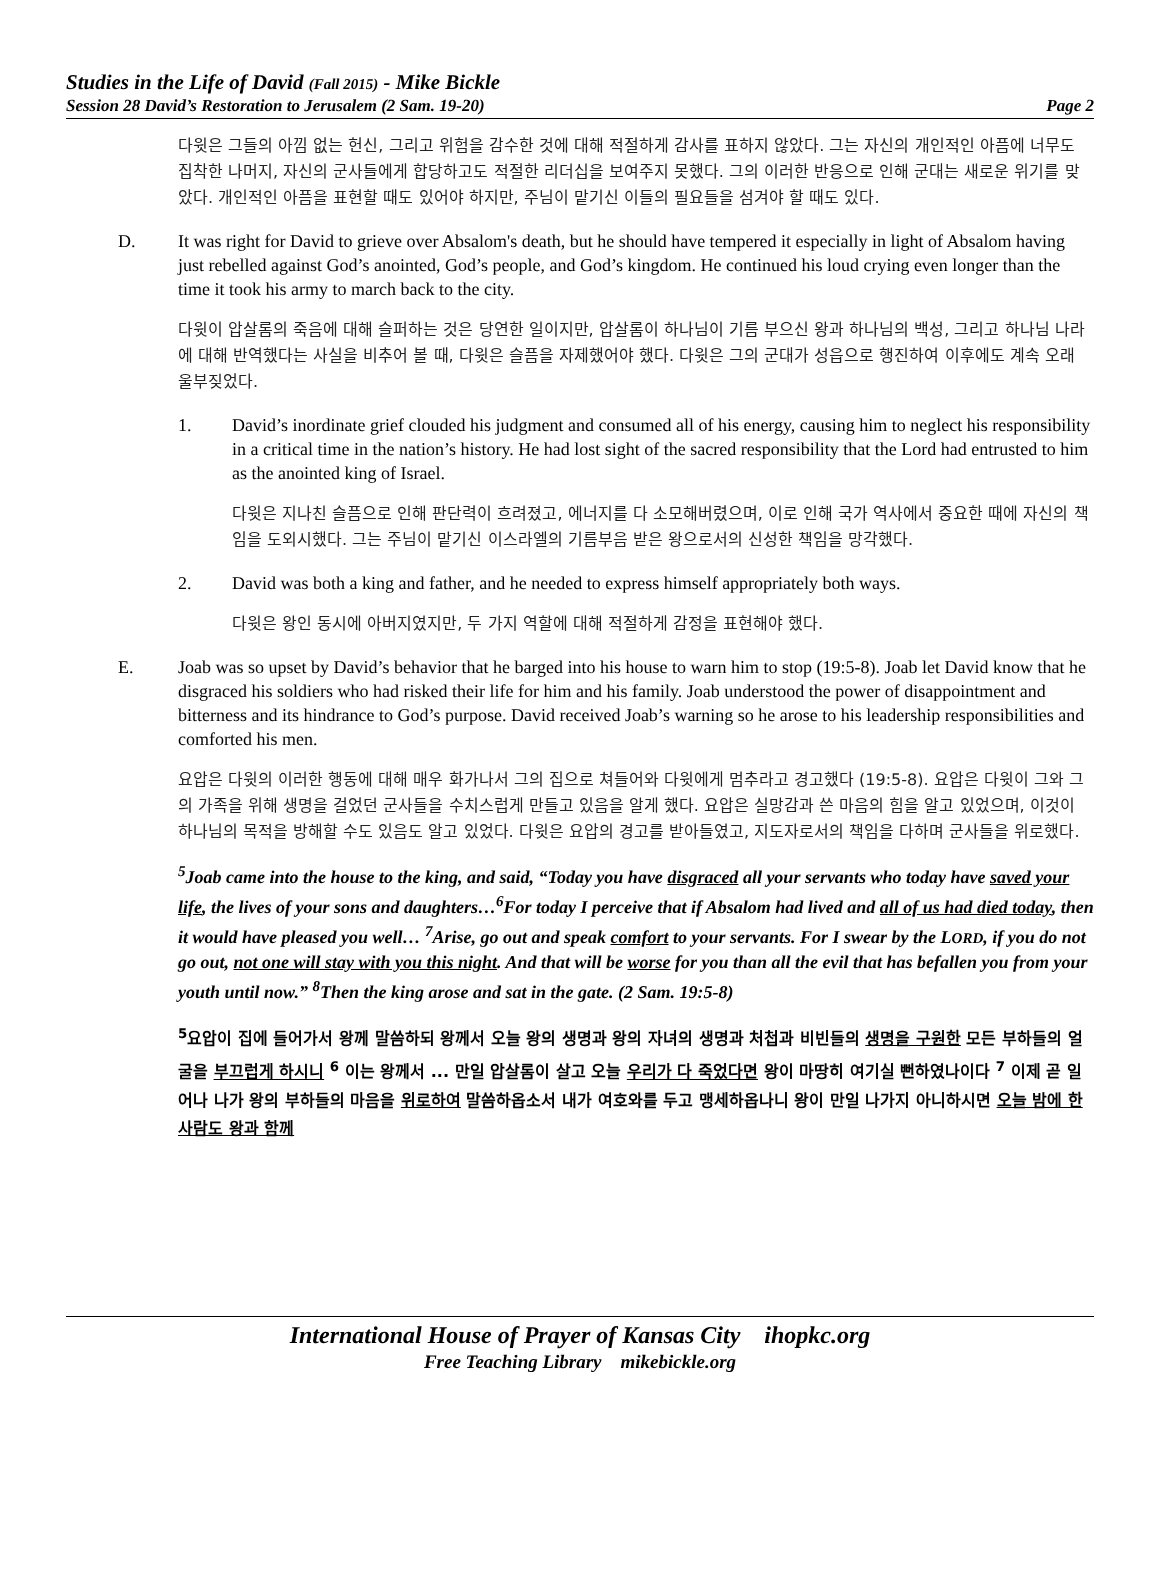Studies in the Life of David (Fall 2015) - Mike Bickle
Session 28 David’s Restoration to Jerusalem (2 Sam. 19-20) Page 2
다윗은 그들의 아낌 없는 헌신, 그리고 위험을 감수한 것에 대해 적절하게 감사를 표하지 않았다. 그는 자신의 개인적인 아픔에 너무도 집착한 나머지, 자신의 군사들에게 합당하고도 적절한 리더십을 보여주지 못했다. 그의 이러한 반응으로 인해 군대는 새로운 위기를 맞았다. 개인적인 아픔을 표현할 때도 있어야 하지만, 주님이 맡기신 이들의 필요들을 섬겨야 할 때도 있다.
D. It was right for David to grieve over Absalom's death, but he should have tempered it especially in light of Absalom having just rebelled against God’s anointed, God’s people, and God’s kingdom. He continued his loud crying even longer than the time it took his army to march back to the city.
다윗이 압살롬의 죽음에 대해 슬퍼하는 것은 당연한 일이지만, 압살롬이 하나님이 기름 부으신 왕과 하나님의 백성, 그리고 하나님 나라에 대해 반역했다는 사실을 비추어 볼 때, 다윗은 슬픔을 자제했어야 했다. 다윗은 그의 군대가 성읍으로 행진하여 이후에도 계속 오래 울부짖었다.
1. David’s inordinate grief clouded his judgment and consumed all of his energy, causing him to neglect his responsibility in a critical time in the nation’s history. He had lost sight of the sacred responsibility that the Lord had entrusted to him as the anointed king of Israel.
다윗은 지나친 슬픔으로 인해 판단력이 흐려졌고, 에너지를 다 소모해버렸으며, 이로 인해 국가 역사에서 중요한 때에 자신의 책임을 도외시했다. 그는 주님이 맡기신 이스라엘의 기름부음 받은 왕으로서의 신성한 책임을 망각했다.
2. David was both a king and father, and he needed to express himself appropriately both ways.
다윗은 왕인 동시에 아버지였지만, 두 가지 역할에 대해 적절하게 감정을 표현해야 했다.
E. Joab was so upset by David’s behavior that he barged into his house to warn him to stop (19:5-8). Joab let David know that he disgraced his soldiers who had risked their life for him and his family. Joab understood the power of disappointment and bitterness and its hindrance to God’s purpose. David received Joab’s warning so he arose to his leadership responsibilities and comforted his men.
요압은 다윗의 이러한 행동에 대해 매우 화가나서 그의 집으로 쳐들어와 다윗에게 멈추라고 경고했다 (19:5-8). 요압은 다윗이 그와 그의 가족을 위해 생명을 걸었던 군사들을 수치스럽게 만들고 있음을 알게 했다. 요압은 실망감과 쓴 마음의 힘을 알고 있었으며, 이것이 하나님의 목적을 방해할 수도 있음도 알고 있었다. 다윗은 요압의 경고를 받아들였고, 지도자로서의 책임을 다하며 군사들을 위로했다.
<sup>5</sup> Joab came into the house to the king, and said, “Today you have disgraced all your servants who today have saved your life, the lives of your sons and daughters…<sup>6</sup>For today I perceive that if Absalom had lived and all of us had died today, then it would have pleased you well… <sup>7</sup>Arise, go out and speak comfort to your servants. For I swear by the LORD, if you do not go out, not one will stay with you this night. And that will be worse for you than all the evil that has befallen you from your youth until now.” <sup>8</sup>Then the king arose and sat in the gate. (2 Sam. 19:5-8)
<sup>5</sup> 요압이 집에 들어가서 왕께 말씀하되 왕께서 오늘 왕의 생명과 왕의 자녀의 생명과 처첩과 비빈들의 생명을 구원한 모든 부하들의 얼굴을 부끄럽게 하시니 <sup>6</sup> 이는 왕께서 ... 만일 압살롬이 살고 오늘 우리가 다 죽었다면 왕이 마땅히 여기실 뻔하였나이다 <sup>7</sup> 이제 곧 일어나 나가 왕의 부하들의 마음을 위로하여 말씀하옵소서 내가 여호와를 두고 맹세하옵나니 왕이 만일 나가지 아니하시면 오늘 밤에 한 사람도 왕과 함께
International House of Prayer of Kansas City ihopkc.org
Free Teaching Library mikebickle.org